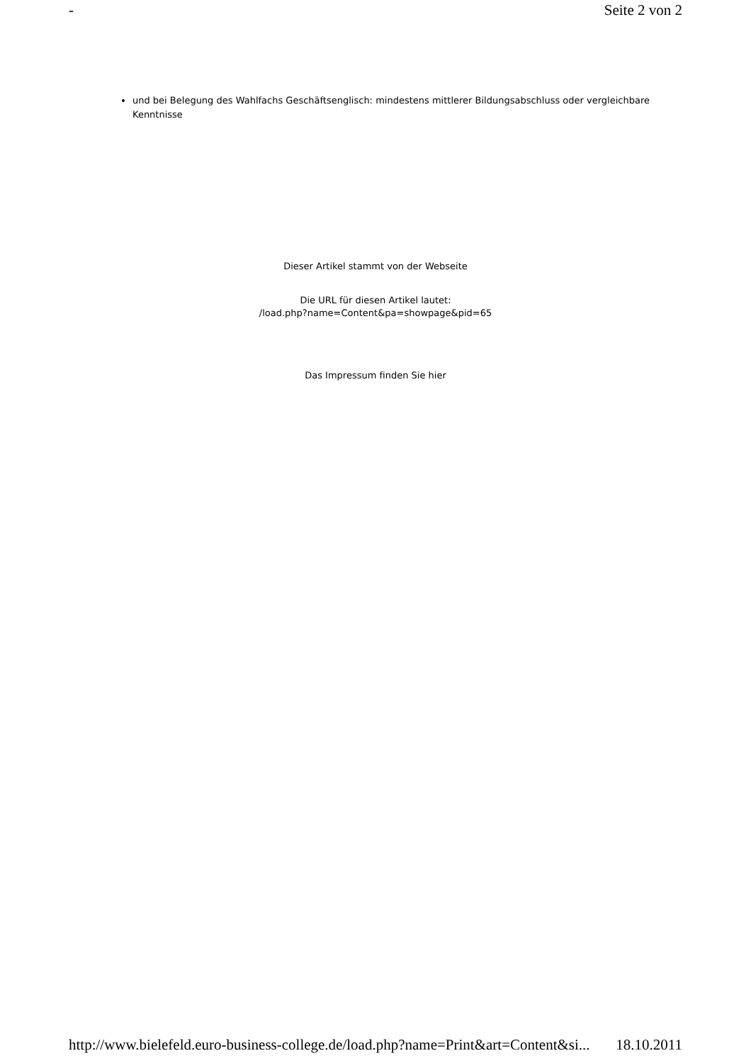- Seite 2 von 2
und bei Belegung des Wahlfachs Geschäftsenglisch: mindestens mittlerer Bildungsabschluss oder vergleichbare Kenntnisse
Dieser Artikel stammt von der Webseite
Die URL für diesen Artikel lautet:
/load.php?name=Content&pa=showpage&pid=65
Das Impressum finden Sie hier
http://www.bielefeld.euro-business-college.de/load.php?name=Print&art=Content&si... 18.10.2011